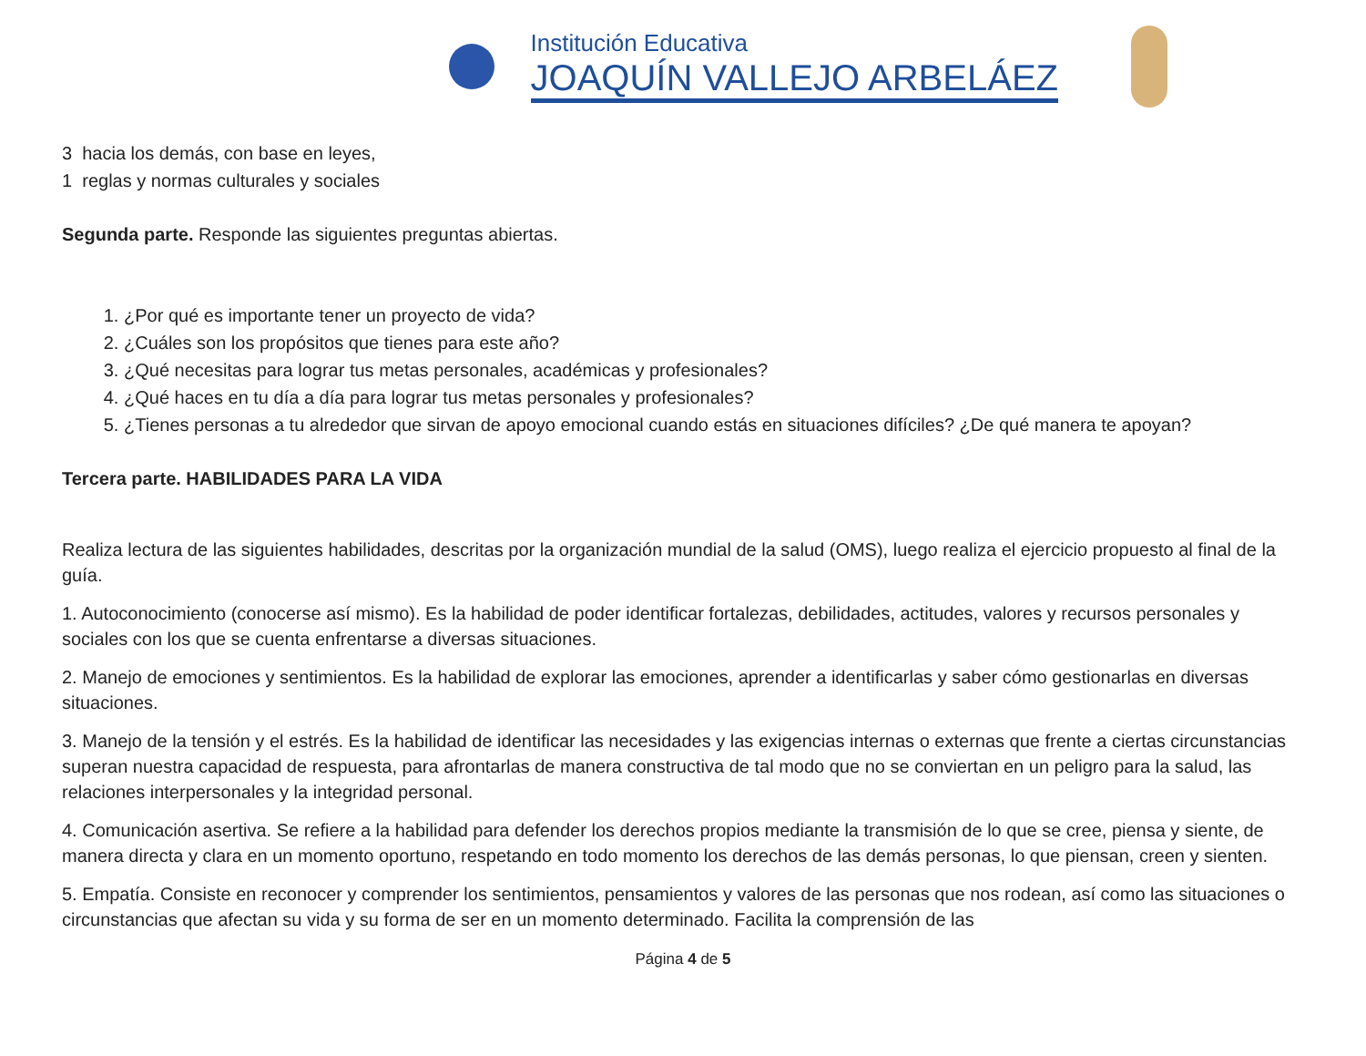Institución Educativa
JOAQUÍN VALLEJO ARBELÁEZ
3 hacia los demás, con base en leyes,
1 reglas y normas culturales y sociales
Segunda parte. Responde las siguientes preguntas abiertas.
1. ¿Por qué es importante tener un proyecto de vida?
2. ¿Cuáles son los propósitos que tienes para este año?
3. ¿Qué necesitas para lograr tus metas personales, académicas y profesionales?
4. ¿Qué haces en tu día a día para lograr tus metas personales y profesionales?
5. ¿Tienes personas a tu alrededor que sirvan de apoyo emocional cuando estás en situaciones difíciles? ¿De qué manera te apoyan?
Tercera parte. HABILIDADES PARA LA VIDA
Realiza lectura de las siguientes habilidades, descritas por la organización mundial de la salud (OMS), luego realiza el ejercicio propuesto al final de la guía.
1. Autoconocimiento (conocerse así mismo). Es la habilidad de poder identificar fortalezas, debilidades, actitudes, valores y recursos personales y sociales con los que se cuenta enfrentarse a diversas situaciones.
2. Manejo de emociones y sentimientos. Es la habilidad de explorar las emociones, aprender a identificarlas y saber cómo gestionarlas en diversas situaciones.
3. Manejo de la tensión y el estrés. Es la habilidad de identificar las necesidades y las exigencias internas o externas que frente a ciertas circunstancias superan nuestra capacidad de respuesta, para afrontarlas de manera constructiva de tal modo que no se conviertan en un peligro para la salud, las relaciones interpersonales y la integridad personal.
4. Comunicación asertiva. Se refiere a la habilidad para defender los derechos propios mediante la transmisión de lo que se cree, piensa y siente, de manera directa y clara en un momento oportuno, respetando en todo momento los derechos de las demás personas, lo que piensan, creen y sienten.
5. Empatía. Consiste en reconocer y comprender los sentimientos, pensamientos y valores de las personas que nos rodean, así como las situaciones o circunstancias que afectan su vida y su forma de ser en un momento determinado. Facilita la comprensión de las
Página 4 de 5